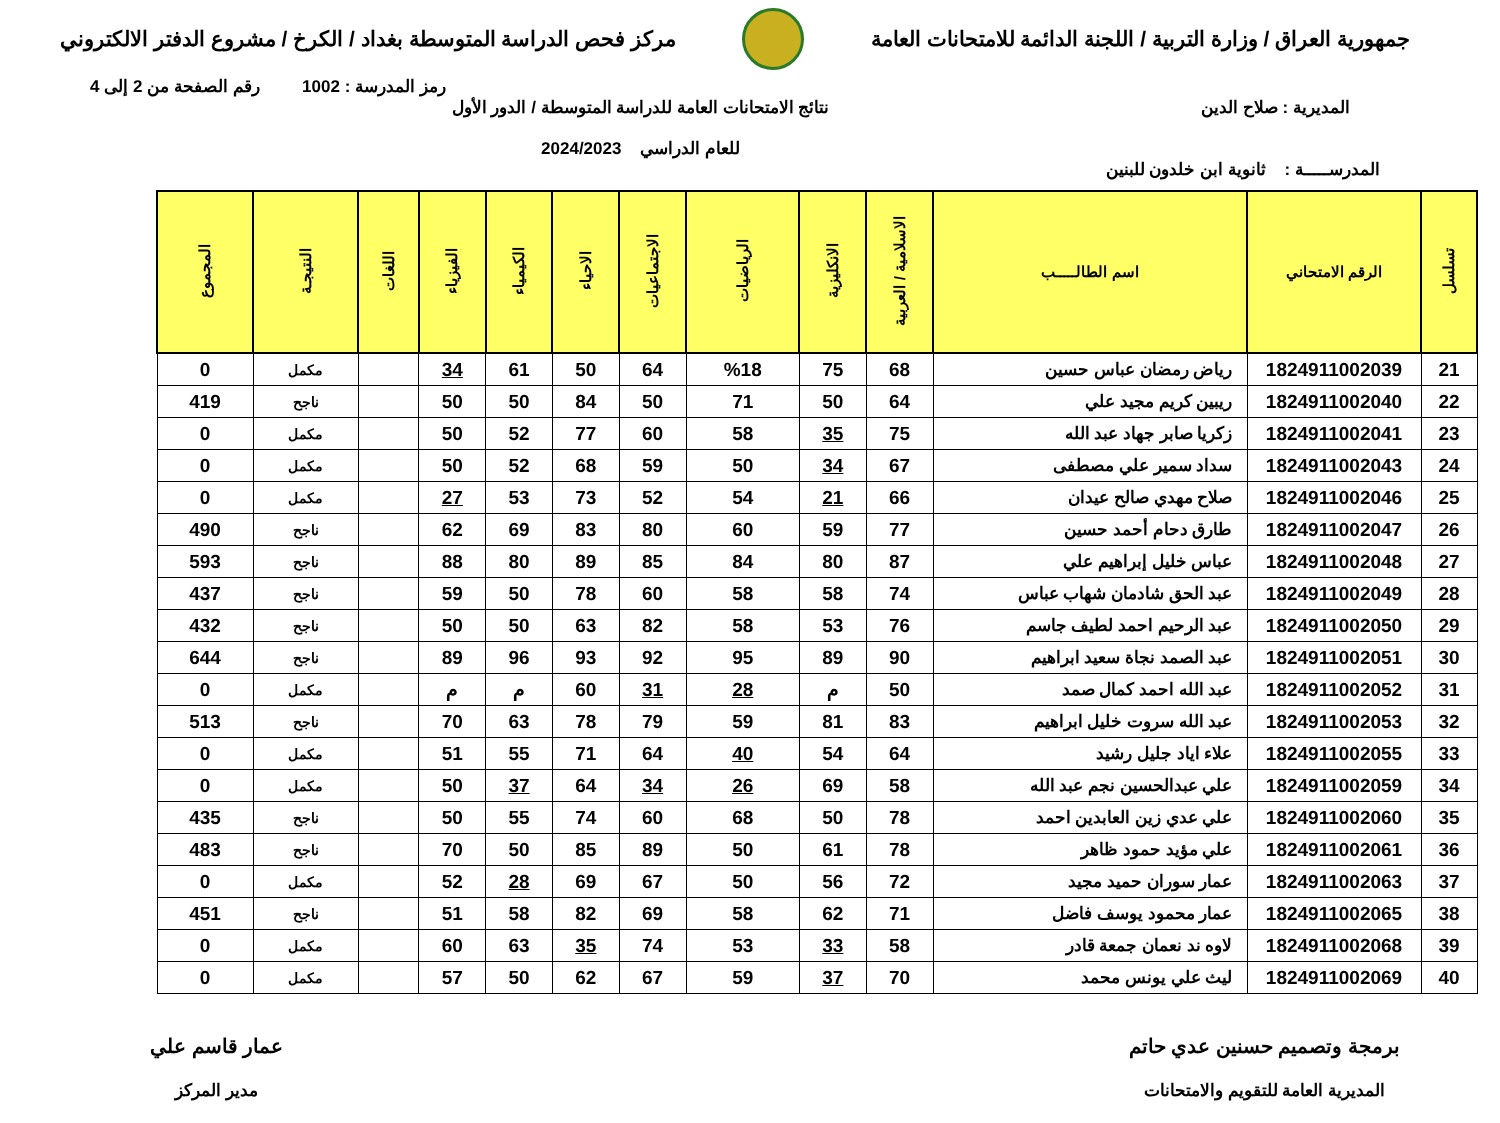جمهورية العراق / وزارة التربية / اللجنة الدائمة للامتحانات العامة
مركز فحص الدراسة المتوسطة بغداد / الكرخ / مشروع الدفتر الالكتروني
رمز المدرسة : 1002 رقم الصفحة من 2 إلى 4
المديرية : صلاح الدين نتائج الامتحانات العامة للدراسة المتوسطة / الدور الأول
للعام الدراسي 2024/2023
المدرســـــة : ثانوية ابن خلدون للبنين
| تسلسل | الرقم الامتحاني | اسم الطالـــــب | الاسلامية / العربية | الانكليزية | الرياضيات | الاجتماعيات | الاحياء | الكيمياء | الفيزياء | اللغات | النتيجـة | المجموع |
| --- | --- | --- | --- | --- | --- | --- | --- | --- | --- | --- | --- | --- |
| 21 | 1824911002039 | رياض رمضان عباس حسين | 68 | 75 | %18 | 64 | 50 | 61 | 34 | | مكمل | 0 |
| 22 | 1824911002040 | ريبين كريم مجيد علي | 64 | 50 | 71 | 50 | 84 | 50 | 50 | | ناجح | 419 |
| 23 | 1824911002041 | زكريا صابر جهاد عبد الله | 75 | 35 | 58 | 60 | 77 | 52 | 50 | | مكمل | 0 |
| 24 | 1824911002043 | سداد سمير علي مصطفى | 67 | 34 | 50 | 59 | 68 | 52 | 50 | | مكمل | 0 |
| 25 | 1824911002046 | صلاح مهدي صالح عيدان | 66 | 21 | 54 | 52 | 73 | 53 | 27 | | مكمل | 0 |
| 26 | 1824911002047 | طارق دحام أحمد حسين | 77 | 59 | 60 | 80 | 83 | 69 | 62 | | ناجح | 490 |
| 27 | 1824911002048 | عباس خليل إبراهيم علي | 87 | 80 | 84 | 85 | 89 | 80 | 88 | | ناجح | 593 |
| 28 | 1824911002049 | عبد الحق شادمان شهاب عباس | 74 | 58 | 58 | 60 | 78 | 50 | 59 | | ناجح | 437 |
| 29 | 1824911002050 | عبد الرحيم احمد لطيف جاسم | 76 | 53 | 58 | 82 | 63 | 50 | 50 | | ناجح | 432 |
| 30 | 1824911002051 | عبد الصمد نجاة سعيد ابراهيم | 90 | 89 | 95 | 92 | 93 | 96 | 89 | | ناجح | 644 |
| 31 | 1824911002052 | عبد الله احمد كمال صمد | 50 | م | 28 | 31 | 60 | م | م | | مكمل | 0 |
| 32 | 1824911002053 | عبد الله سروت خليل ابراهيم | 83 | 81 | 59 | 79 | 78 | 63 | 70 | | ناجح | 513 |
| 33 | 1824911002055 | علاء اياد جليل رشيد | 64 | 54 | 40 | 64 | 71 | 55 | 51 | | مكمل | 0 |
| 34 | 1824911002059 | علي عبدالحسين نجم عبد الله | 58 | 69 | 26 | 34 | 64 | 37 | 50 | | مكمل | 0 |
| 35 | 1824911002060 | علي عدي زين العابدين احمد | 78 | 50 | 68 | 60 | 74 | 55 | 50 | | ناجح | 435 |
| 36 | 1824911002061 | علي مؤيد حمود ظاهر | 78 | 61 | 50 | 89 | 85 | 50 | 70 | | ناجح | 483 |
| 37 | 1824911002063 | عمار سوران حميد مجيد | 72 | 56 | 50 | 67 | 69 | 28 | 52 | | مكمل | 0 |
| 38 | 1824911002065 | عمار محمود يوسف فاضل | 71 | 62 | 58 | 69 | 82 | 58 | 51 | | ناجح | 451 |
| 39 | 1824911002068 | لاوه ند نعمان جمعة قادر | 58 | 33 | 53 | 74 | 35 | 63 | 60 | | مكمل | 0 |
| 40 | 1824911002069 | ليث علي يونس محمد | 70 | 37 | 59 | 67 | 62 | 50 | 57 | | مكمل | 0 |
برمجة وتصميم حسنين عدي حاتم
المديرية العامة للتقويم والامتحانات
عمار قاسم علي
مدير المركز